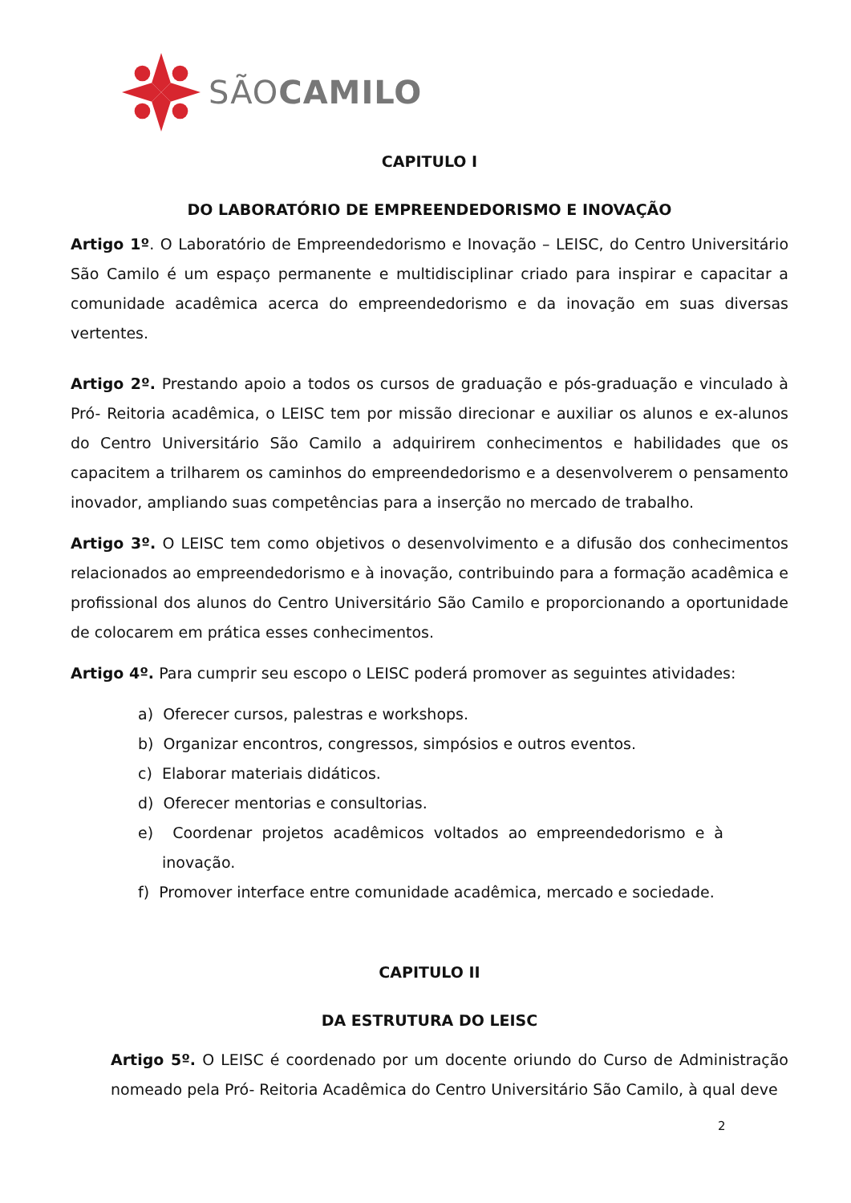SÃOCAMILO
CAPITULO I
DO LABORATÓRIO DE EMPREENDEDORISMO E INOVAÇÃO
Artigo 1º. O Laboratório de Empreendedorismo e Inovação – LEISC, do Centro Universitário São Camilo é um espaço permanente e multidisciplinar criado para inspirar e capacitar a comunidade acadêmica acerca do empreendedorismo e da inovação em suas diversas vertentes.
Artigo 2º. Prestando apoio a todos os cursos de graduação e pós-graduação e vinculado à Pró- Reitoria acadêmica, o LEISC tem por missão direcionar e auxiliar os alunos e ex-alunos do Centro Universitário São Camilo a adquirirem conhecimentos e habilidades que os capacitem a trilharem os caminhos do empreendedorismo e a desenvolverem o pensamento inovador, ampliando suas competências para a inserção no mercado de trabalho.
Artigo 3º. O LEISC tem como objetivos o desenvolvimento e a difusão dos conhecimentos relacionados ao empreendedorismo e à inovação, contribuindo para a formação acadêmica e profissional dos alunos do Centro Universitário São Camilo e proporcionando a oportunidade de colocarem em prática esses conhecimentos.
Artigo 4º. Para cumprir seu escopo o LEISC poderá promover as seguintes atividades:
a) Oferecer cursos, palestras e workshops.
b) Organizar encontros, congressos, simpósios e outros eventos.
c) Elaborar materiais didáticos.
d) Oferecer mentorias e consultorias.
e) Coordenar projetos acadêmicos voltados ao empreendedorismo e à inovação.
f) Promover interface entre comunidade acadêmica, mercado e sociedade.
CAPITULO II
DA ESTRUTURA DO LEISC
Artigo 5º. O LEISC é coordenado por um docente oriundo do Curso de Administração nomeado pela Pró- Reitoria Acadêmica do Centro Universitário São Camilo, à qual deve
2